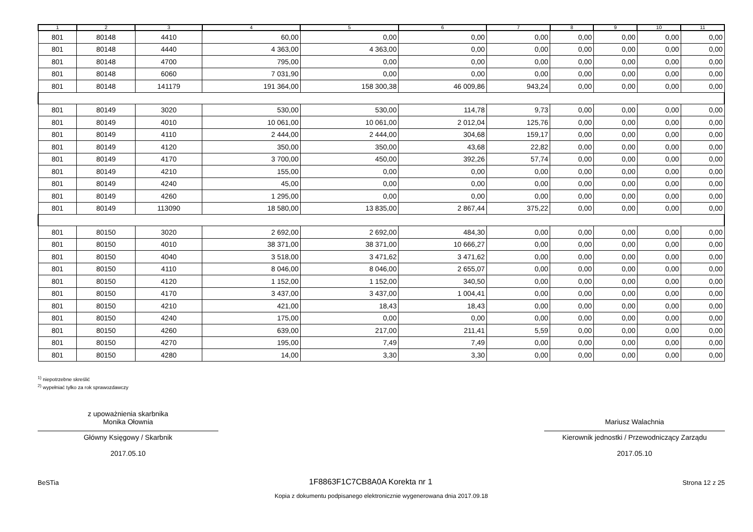| 1 | 2 | 3 | 4 | 5 | 6 | 7 | 8 | 9 | 10 | 11 |
| --- | --- | --- | --- | --- | --- | --- | --- | --- | --- | --- |
| 801 | 80148 | 4410 | 60,00 | 0,00 | 0,00 | 0,00 | 0,00 | 0,00 | 0,00 | 0,00 |
| 801 | 80148 | 4440 | 4 363,00 | 4 363,00 | 0,00 | 0,00 | 0,00 | 0,00 | 0,00 | 0,00 |
| 801 | 80148 | 4700 | 795,00 | 0,00 | 0,00 | 0,00 | 0,00 | 0,00 | 0,00 | 0,00 |
| 801 | 80148 | 6060 | 7 031,90 | 0,00 | 0,00 | 0,00 | 0,00 | 0,00 | 0,00 | 0,00 |
| 801 | 80148 | 141179 | 191 364,00 | 158 300,38 | 46 009,86 | 943,24 | 0,00 | 0,00 | 0,00 | 0,00 |
| 801 | 80149 | 3020 | 530,00 | 530,00 | 114,78 | 9,73 | 0,00 | 0,00 | 0,00 | 0,00 |
| 801 | 80149 | 4010 | 10 061,00 | 10 061,00 | 2 012,04 | 125,76 | 0,00 | 0,00 | 0,00 | 0,00 |
| 801 | 80149 | 4110 | 2 444,00 | 2 444,00 | 304,68 | 159,17 | 0,00 | 0,00 | 0,00 | 0,00 |
| 801 | 80149 | 4120 | 350,00 | 350,00 | 43,68 | 22,82 | 0,00 | 0,00 | 0,00 | 0,00 |
| 801 | 80149 | 4170 | 3 700,00 | 450,00 | 392,26 | 57,74 | 0,00 | 0,00 | 0,00 | 0,00 |
| 801 | 80149 | 4210 | 155,00 | 0,00 | 0,00 | 0,00 | 0,00 | 0,00 | 0,00 | 0,00 |
| 801 | 80149 | 4240 | 45,00 | 0,00 | 0,00 | 0,00 | 0,00 | 0,00 | 0,00 | 0,00 |
| 801 | 80149 | 4260 | 1 295,00 | 0,00 | 0,00 | 0,00 | 0,00 | 0,00 | 0,00 | 0,00 |
| 801 | 80149 | 113090 | 18 580,00 | 13 835,00 | 2 867,44 | 375,22 | 0,00 | 0,00 | 0,00 | 0,00 |
| 801 | 80150 | 3020 | 2 692,00 | 2 692,00 | 484,30 | 0,00 | 0,00 | 0,00 | 0,00 | 0,00 |
| 801 | 80150 | 4010 | 38 371,00 | 38 371,00 | 10 666,27 | 0,00 | 0,00 | 0,00 | 0,00 | 0,00 |
| 801 | 80150 | 4040 | 3 518,00 | 3 471,62 | 3 471,62 | 0,00 | 0,00 | 0,00 | 0,00 | 0,00 |
| 801 | 80150 | 4110 | 8 046,00 | 8 046,00 | 2 655,07 | 0,00 | 0,00 | 0,00 | 0,00 | 0,00 |
| 801 | 80150 | 4120 | 1 152,00 | 1 152,00 | 340,50 | 0,00 | 0,00 | 0,00 | 0,00 | 0,00 |
| 801 | 80150 | 4170 | 3 437,00 | 3 437,00 | 1 004,41 | 0,00 | 0,00 | 0,00 | 0,00 | 0,00 |
| 801 | 80150 | 4210 | 421,00 | 18,43 | 18,43 | 0,00 | 0,00 | 0,00 | 0,00 | 0,00 |
| 801 | 80150 | 4240 | 175,00 | 0,00 | 0,00 | 0,00 | 0,00 | 0,00 | 0,00 | 0,00 |
| 801 | 80150 | 4260 | 639,00 | 217,00 | 211,41 | 5,59 | 0,00 | 0,00 | 0,00 | 0,00 |
| 801 | 80150 | 4270 | 195,00 | 7,49 | 7,49 | 0,00 | 0,00 | 0,00 | 0,00 | 0,00 |
| 801 | 80150 | 4280 | 14,00 | 3,30 | 3,30 | 0,00 | 0,00 | 0,00 | 0,00 | 0,00 |
<sup>1)</sup> niepotrzebne skreślić
<sup>2)</sup> wypełniać tylko za rok sprawozdawczy
z upoważnienia skarbnika
Monika Ołownia
Główny Księgowy / Skarbnik
2017.05.10
Mariusz Walachnia
Kierownik jednostki / Przewodniczący Zarządu
2017.05.10
BeSTia 1F8863F1C7CB8A0A Korekta nr 1 Strona 12 z 25
Kopia z dokumentu podpisanego elektronicznie wygenerowana dnia 2017.09.18